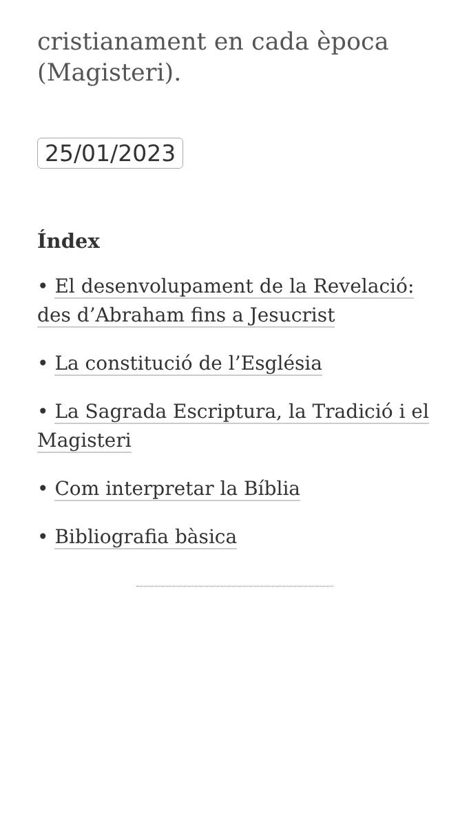cristianament en cada època (Magisteri).
25/01/2023
Índex
• El desenvolupament de la Revelació: des d’Abraham fins a Jesucrist
• La constitució de l’Església
• La Sagrada Escriptura, la Tradició i el Magisteri
• Com interpretar la Bíblia
• Bibliografia bàsica